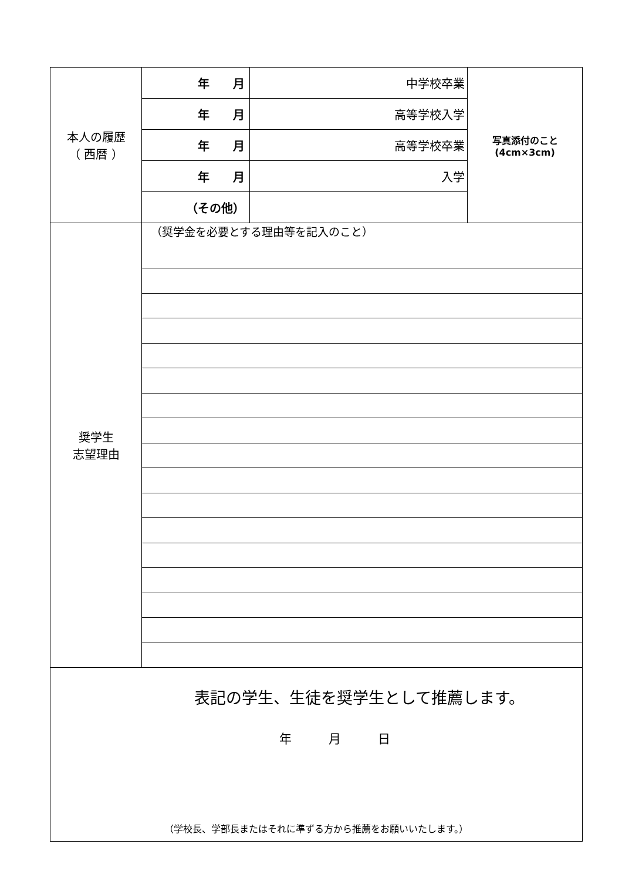| 本人の履歴 （ 西暦 ） | 年 月 | 中学校卒業 | 写真添付のこと (4cm×3cm) |
| | 年 月 | 高等学校入学 | |
| | 年 月 | 高等学校卒業 | |
| | 年 月 | 入学 | |
| | （その他） | | |
| 奨学生 志望理由 | （奨学金を必要とする理由等を記入のこと） | | |
表記の学生、生徒を奨学生として推薦します。
年　　　月　　　日
（学校長、学部長またはそれに準ずる方から推薦をお願いいたします。）